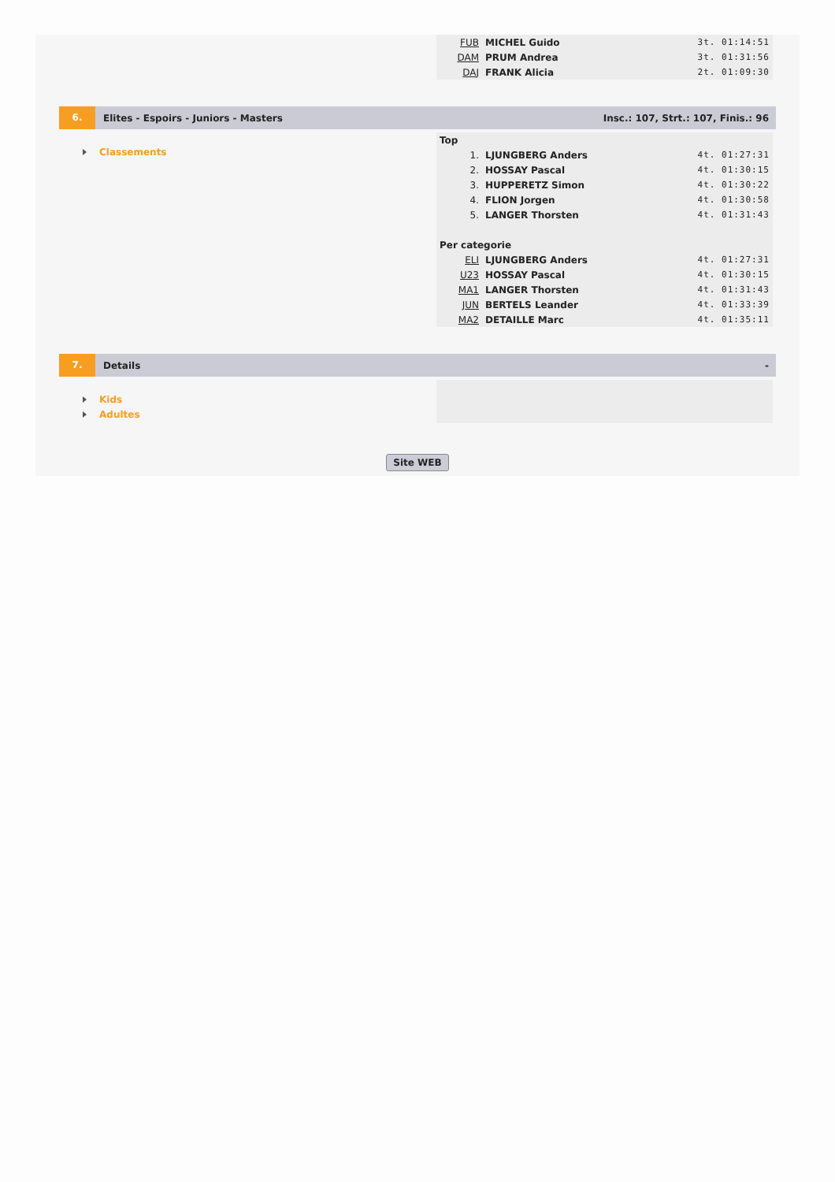| FUB | MICHEL Guido | 3t. 01:14:51 |
| DAM | PRUM Andrea | 3t. 01:31:56 |
| DAJ | FRANK Alicia | 2t. 01:09:30 |
6.
Elites - Espoirs - Juniors - Masters
Insc.: 107, Strt.: 107, Finis.: 96
Classements
| Top | | |
| 1. | LJUNGBERG Anders | 4t. 01:27:31 |
| 2. | HOSSAY Pascal | 4t. 01:30:15 |
| 3. | HUPPERETZ Simon | 4t. 01:30:22 |
| 4. | FLION Jorgen | 4t. 01:30:58 |
| 5. | LANGER Thorsten | 4t. 01:31:43 |
| Per categorie | | |
| ELI | LJUNGBERG Anders | 4t. 01:27:31 |
| U23 | HOSSAY Pascal | 4t. 01:30:15 |
| MA1 | LANGER Thorsten | 4t. 01:31:43 |
| JUN | BERTELS Leander | 4t. 01:33:39 |
| MA2 | DETAILLE Marc | 4t. 01:35:11 |
7.
Details -
Kids
Adultes
Site WEB